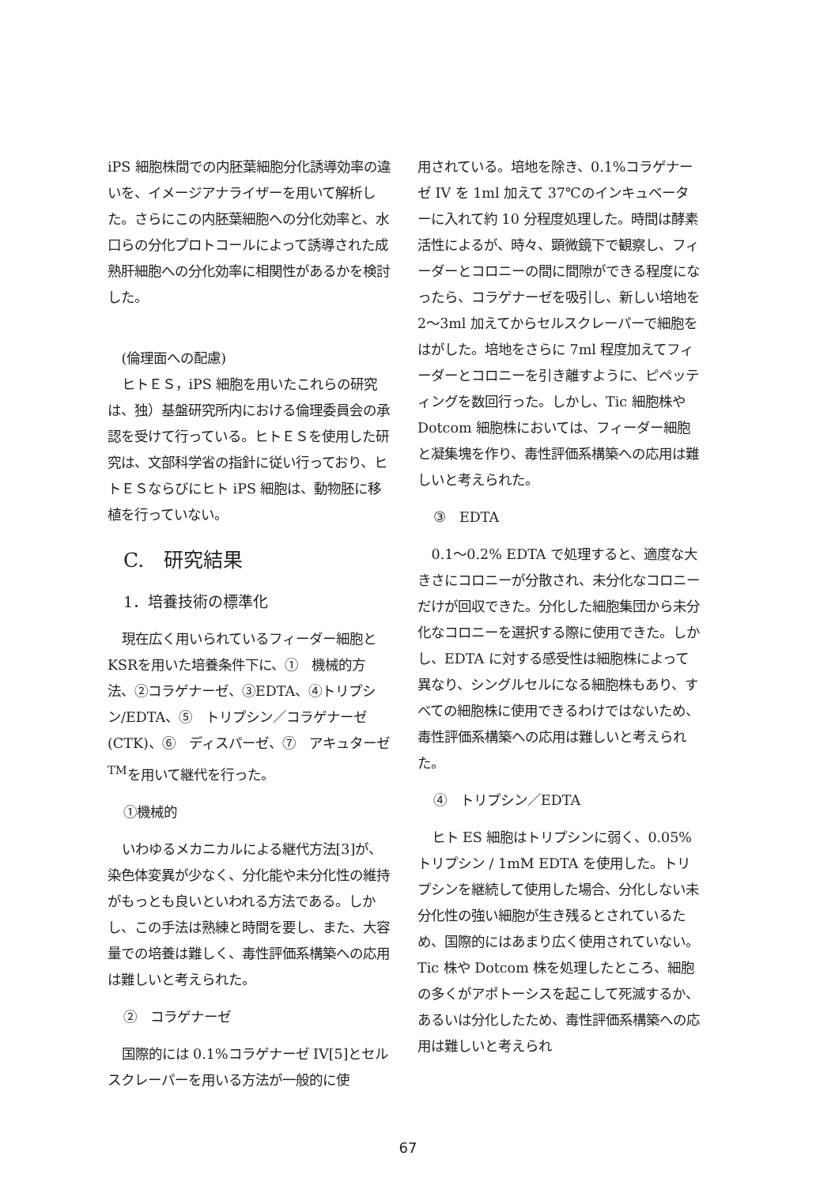iPS 細胞株間での内胚葉細胞分化誘導効率の違いを、イメージアナライザーを用いて解析した。さらにこの内胚葉細胞への分化効率と、水口らの分化プロトコールによって誘導された成熟肝細胞への分化効率に相関性があるかを検討した。
(倫理面への配慮)
ヒトＥＳ，iPS 細胞を用いたこれらの研究は、独）基盤研究所内における倫理委員会の承認を受けて行っている。ヒトＥＳを使用した研究は、文部科学省の指針に従い行っており、ヒトＥＳならびにヒト iPS 細胞は、動物胚に移植を行っていない。
C.　研究結果
1．培養技術の標準化
現在広く用いられているフィーダー細胞とKSRを用いた培養条件下に、①　機械的方法、②コラゲナーゼ、③EDTA、④トリプシン/EDTA、⑤　トリプシン／コラゲナーゼ (CTK)、⑥　ディスパーゼ、⑦　アキュターゼ<sup>TM</sup>を用いて継代を行った。
①機械的
いわゆるメカニカルによる継代方法[3]が、染色体変異が少なく、分化能や未分化性の維持がもっとも良いといわれる方法である。しかし、この手法は熟練と時間を要し、また、大容量での培養は難しく、毒性評価系構築への応用は難しいと考えられた。
②　コラゲナーゼ
国際的には 0.1%コラゲナーゼ IV[5]とセルスクレーパーを用いる方法が一般的に使
用されている。培地を除き、0.1%コラゲナーゼ IV を 1ml 加えて 37℃のインキュベーターに入れて約 10 分程度処理した。時間は酵素活性によるが、時々、顕微鏡下で観察し、フィーダーとコロニーの間に間隙ができる程度になったら、コラゲナーゼを吸引し、新しい培地を 2～3ml 加えてからセルスクレーパーで細胞をはがした。培地をさらに 7ml 程度加えてフィーダーとコロニーを引き離すように、ピペッティングを数回行った。しかし、Tic 細胞株や Dotcom 細胞株においては、フィーダー細胞と凝集塊を作り、毒性評価系構築への応用は難しいと考えられた。
③　EDTA
0.1～0.2% EDTA で処理すると、適度な大きさにコロニーが分散され、未分化なコロニーだけが回収できた。分化した細胞集団から未分化なコロニーを選択する際に使用できた。しかし、EDTA に対する感受性は細胞株によって異なり、シングルセルになる細胞株もあり、すべての細胞株に使用できるわけではないため、毒性評価系構築への応用は難しいと考えられた。
④　トリプシン／EDTA
ヒト ES 細胞はトリプシンに弱く、0.05% トリプシン / 1mM EDTA を使用した。トリプシンを継続して使用した場合、分化しない未分化性の強い細胞が生き残るとされているため、国際的にはあまり広く使用されていない。Tic 株や Dotcom 株を処理したところ、細胞の多くがアポトーシスを起こして死滅するか、あるいは分化したため、毒性評価系構築への応用は難しいと考えられ
67